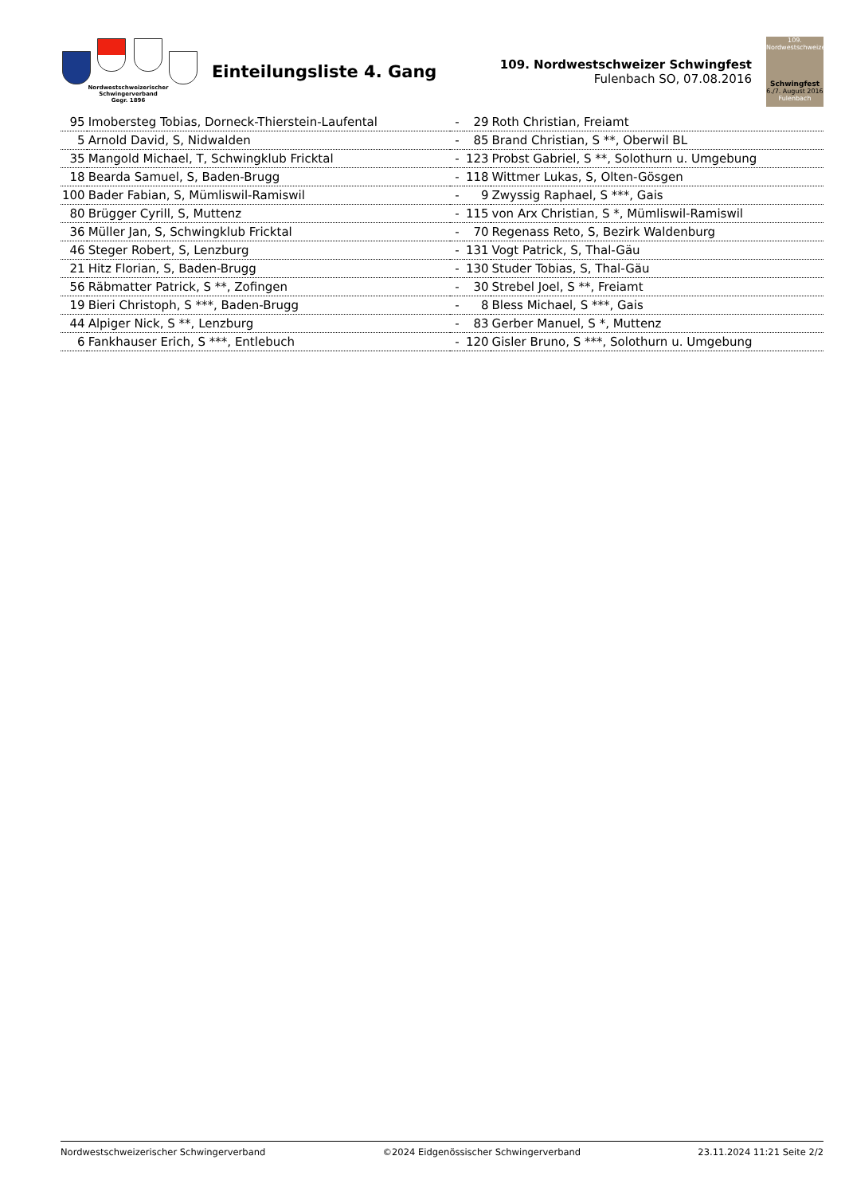Nordwestschweizerischer
Schwingerverband
Gegr. 1896
Einteilungsliste 4. Gang
109. Nordwestschweizer Schwingfest
Fulenbach SO, 07.08.2016
109. Nordwestschweizerisches
Schwingfest
6./7. August 2016
Fulenbach
| 95 | Imobersteg Tobias, Dorneck-Thierstein-Laufental | - | 29 | Roth Christian, Freiamt |
| 5 | Arnold David, S, Nidwalden | - | 85 | Brand Christian, S **, Oberwil BL |
| 35 | Mangold Michael, T, Schwingklub Fricktal | - | 123 | Probst Gabriel, S **, Solothurn u. Umgebung |
| 18 | Bearda Samuel, S, Baden-Brugg | - | 118 | Wittmer Lukas, S, Olten-Gösgen |
| 100 | Bader Fabian, S, Mümliswil-Ramiswil | - | 9 | Zwyssig Raphael, S ***, Gais |
| 80 | Brügger Cyrill, S, Muttenz | - | 115 | von Arx Christian, S *, Mümliswil-Ramiswil |
| 36 | Müller Jan, S, Schwingklub Fricktal | - | 70 | Regenass Reto, S, Bezirk Waldenburg |
| 46 | Steger Robert, S, Lenzburg | - | 131 | Vogt Patrick, S, Thal-Gäu |
| 21 | Hitz Florian, S, Baden-Brugg | - | 130 | Studer Tobias, S, Thal-Gäu |
| 56 | Räbmatter Patrick, S **, Zofingen | - | 30 | Strebel Joel, S **, Freiamt |
| 19 | Bieri Christoph, S ***, Baden-Brugg | - | 8 | Bless Michael, S ***, Gais |
| 44 | Alpiger Nick, S **, Lenzburg | - | 83 | Gerber Manuel, S *, Muttenz |
| 6 | Fankhauser Erich, S ***, Entlebuch | - | 120 | Gisler Bruno, S ***, Solothurn u. Umgebung |
Nordwestschweizerischer Schwingerverband ©2024 Eidgenössischer Schwingerverband 23.11.2024 11:21 Seite 2/2